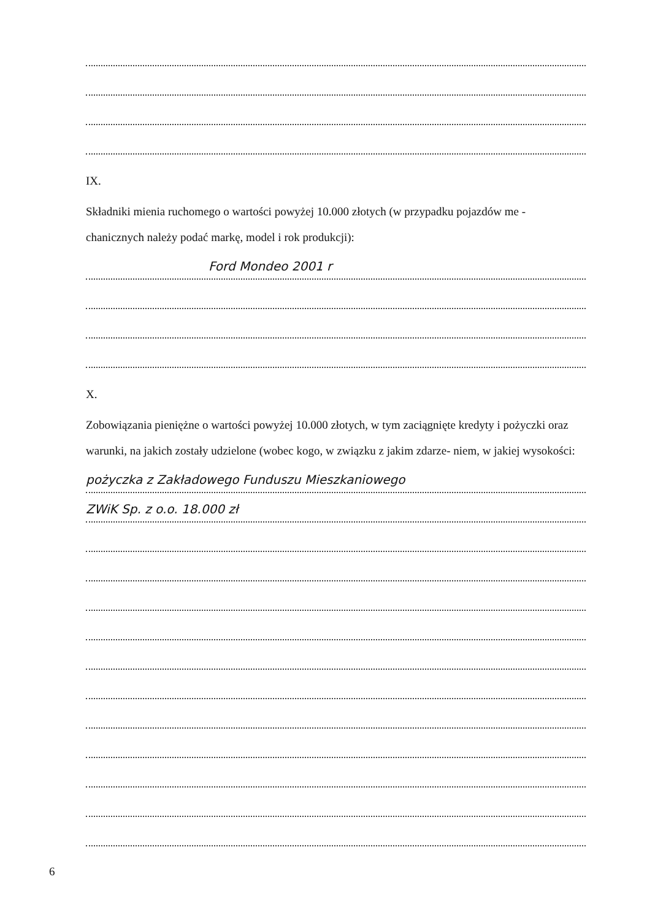IX.
Składniki mienia ruchomego o wartości powyżej 10.000 złotych (w przypadku pojazdów me - chanicznych należy podać markę, model i rok produkcji):
Ford Mondeo 2001 r
X.
Zobowiązania pieniężne o wartości powyżej 10.000 złotych, w tym zaciągnięte kredyty i pożyczki oraz warunki, na jakich zostały udzielone (wobec kogo, w związku z jakim zdarze- niem, w jakiej wysokości:
pożyczka z Zakładowego Funduszu Mieszkaniowego
ZWiK Sp. z o.o. 18.000 zł
6